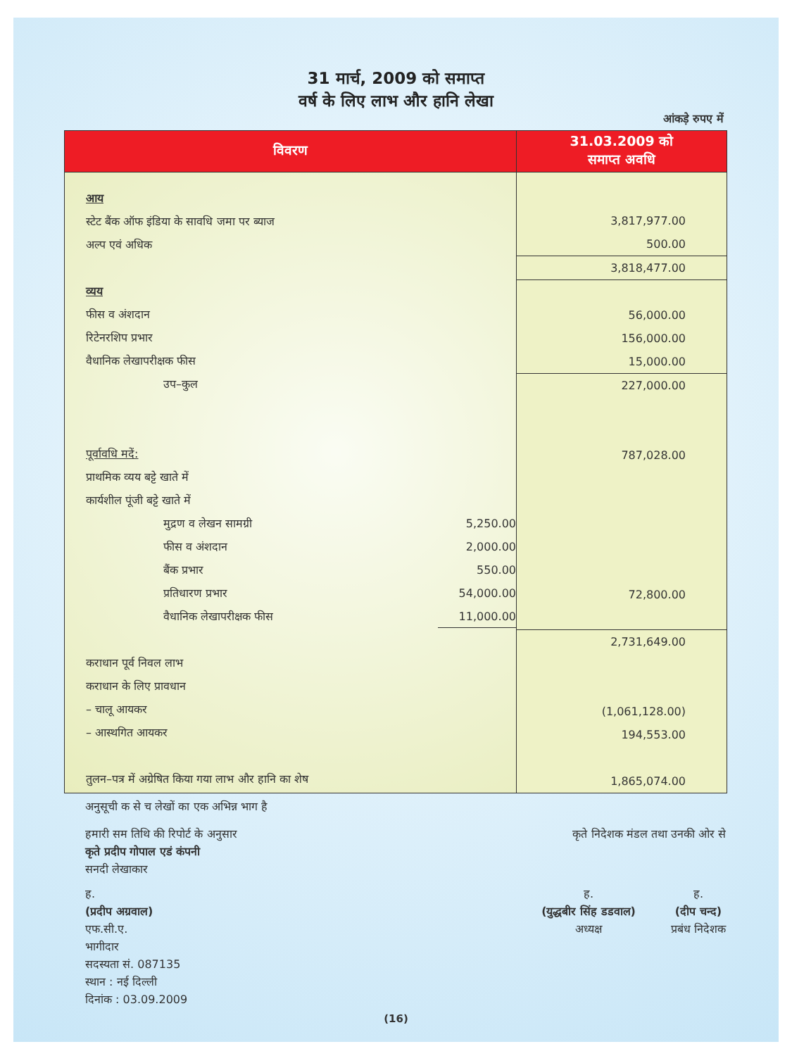31 मार्च, 2009 को समाप्त
वर्ष के लिए लाभ और हानि लेखा
आंकड़े रुपए में
| विवरण | 31.03.2009 को समाप्त अवधि |
| --- | --- |
| आय स्टेट बैंक ऑफ इंडिया के सावधि जमा पर ब्याज अल्प एवं अधिक व्यय फीस व अंशदान रिटेनरशिप प्रभार वैधानिक लेखापरीक्षक फीस उप–कुल पूर्वावधि मदें: प्राथमिक व्यय बट्टे खाते में कार्यशील पूंजी बट्टे खाते में मुद्रण व लेखन सामग्री 5,250.00 फीस व अंशदान 2,000.00 बैंक प्रभार 550.00 प्रतिधारण प्रभार 54,000.00 वैधानिक लेखापरीक्षक फीस 11,000.00 कराधान पूर्व निवल लाभ कराधान के लिए प्रावधान – चालू आयकर – आस्थगित आयकर तुलन–पत्र में अग्रेषित किया गया लाभ और हानि का शेष | 3,817,977.00 500.00 3,818,477.00 56,000.00 156,000.00 15,000.00 227,000.00 787,028.00 72,800.00 2,731,649.00 (1,061,128.00) 194,553.00 1,865,074.00 |
अनुसूची क से च लेखों का एक अभिन्न भाग है
हमारी सम तिथि की रिपोर्ट के अनुसार
कृते प्रदीप गोपाल एडं कंपनी
सनदी लेखाकार
कृते निदेशक मंडल तथा उनकी ओर से
ह.
(प्रदीप अग्रवाल)
एफ.सी.ए.
भागीदार
सदस्यता सं. 087135
स्थान : नई दिल्ली
दिनांक : 03.09.2009
ह.
(युद्धबीर सिंह डडवाल)
अध्यक्ष
ह.
(दीप चन्द)
प्रबंध निदेशक
(16)